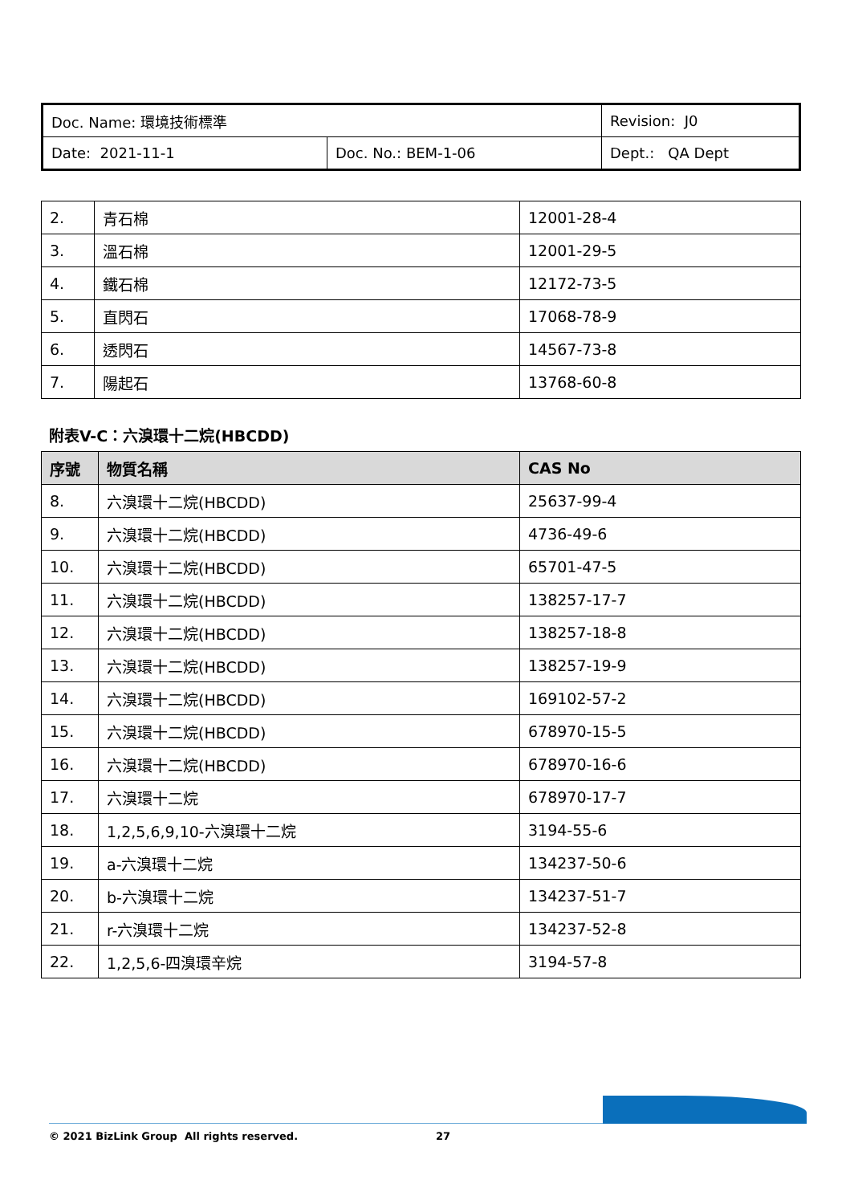| Doc. Name: 環境技術標準 | | Revision: J0 |
| Date: 2021-11-1 | Doc. No.: BEM-1-06 | Dept.: QA Dept |
| 2. | 青石棉 | 12001-28-4 |
| 3. | 溫石棉 | 12001-29-5 |
| 4. | 鐵石棉 | 12172-73-5 |
| 5. | 直閃石 | 17068-78-9 |
| 6. | 透閃石 | 14567-73-8 |
| 7. | 陽起石 | 13768-60-8 |
附表V-C：六溴環十二烷(HBCDD)
| 序號 | 物質名稱 | CAS No |
| --- | --- | --- |
| 8. | 六溴環十二烷(HBCDD) | 25637-99-4 |
| 9. | 六溴環十二烷(HBCDD) | 4736-49-6 |
| 10. | 六溴環十二烷(HBCDD) | 65701-47-5 |
| 11. | 六溴環十二烷(HBCDD) | 138257-17-7 |
| 12. | 六溴環十二烷(HBCDD) | 138257-18-8 |
| 13. | 六溴環十二烷(HBCDD) | 138257-19-9 |
| 14. | 六溴環十二烷(HBCDD) | 169102-57-2 |
| 15. | 六溴環十二烷(HBCDD) | 678970-15-5 |
| 16. | 六溴環十二烷(HBCDD) | 678970-16-6 |
| 17. | 六溴環十二烷 | 678970-17-7 |
| 18. | 1,2,5,6,9,10-六溴環十二烷 | 3194-55-6 |
| 19. | a-六溴環十二烷 | 134237-50-6 |
| 20. | b-六溴環十二烷 | 134237-51-7 |
| 21. | r-六溴環十二烷 | 134237-52-8 |
| 22. | 1,2,5,6-四溴環辛烷 | 3194-57-8 |
© 2021 BizLink Group All rights reserved. 27